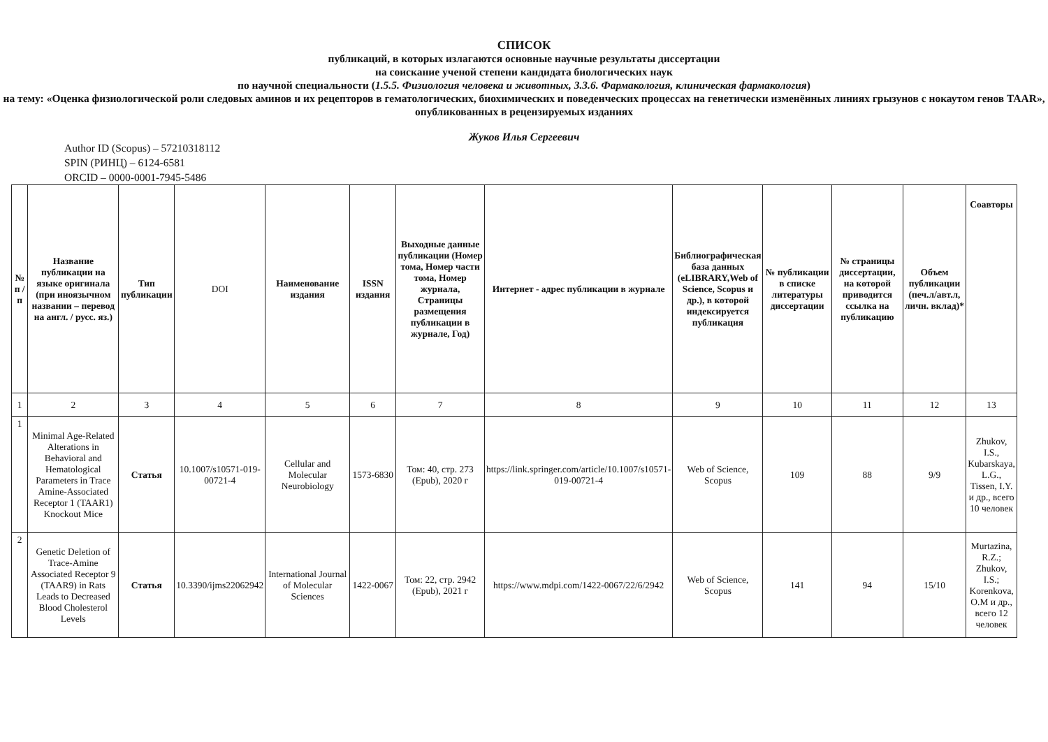СПИСОК
публикаций, в которых излагаются основные научные результаты диссертации
на соискание ученой степени кандидата биологических наук
по научной специальности (1.5.5. Физиология человека и животных, 3.3.6. Фармакология, клиническая фармакология)
на тему: «Оценка физиологической роли следовых аминов и их рецепторов в гематологических, биохимических и поведенческих процессах на генетически изменённых линиях грызунов с нокаутом генов TAAR»,
опубликованных в рецензируемых изданиях
Жуков Илья Сергеевич
Author ID (Scopus) – 57210318112
SPIN (РИНЦ) – 6124-6581
ORCID – 0000-0001-7945-5486
| № п / п | Название публикации на языке оригинала (при иноязычном названии – перевод на англ. / русс. яз.) | Тип публикации | DOI | Наименование издания | ISSN издания | Выходные данные публикации (Номер тома, Номер части тома, Номер журнала, Страницы размещения публикации в журнале, Год) | Интернет - адрес публикации в журнале | Библиографическая база данных (eLIBRARY,Web of Science, Scopus и др.), в которой индексируется публикация | № публикации в списке литературы диссертации | № страницы диссертации, на которой приводится ссылка на публикацию | Объем публикации (печ.л/авт.л, личн. вклад)* | Соавторы |
| --- | --- | --- | --- | --- | --- | --- | --- | --- | --- | --- | --- | --- |
| 1 | 2 | 3 | 4 | 5 | 6 | 7 | 8 | 9 | 10 | 11 | 12 | 13 |
| 1 | Minimal Age-Related Alterations in Behavioral and Hematological Parameters in Trace Amine-Associated Receptor 1 (TAAR1) Knockout Mice | Статья | 10.1007/s10571-019-00721-4 | Cellular and Molecular Neurobiology | 1573-6830 | Том: 40, стр. 273 (Epub), 2020 г | https://link.springer.com/article/10.1007/s10571-019-00721-4 | Web of Science, Scopus | 109 | 88 | 9/9 | Zhukov, I.S., Kubarskaya, L.G., Tissen, I.Y. и др., всего 10 человек |
| 2 | Genetic Deletion of Trace-Amine Associated Receptor 9 (TAAR9) in Rats Leads to Decreased Blood Cholesterol Levels | Статья | 10.3390/ijms22062942 | International Journal of Molecular Sciences | 1422-0067 | Том: 22, стр. 2942 (Epub), 2021 г | https://www.mdpi.com/1422-0067/22/6/2942 | Web of Science, Scopus | 141 | 94 | 15/10 | Murtazina, R.Z.; Zhukov, I.S.; Korenkova, O.M и др., всего 12 человек |